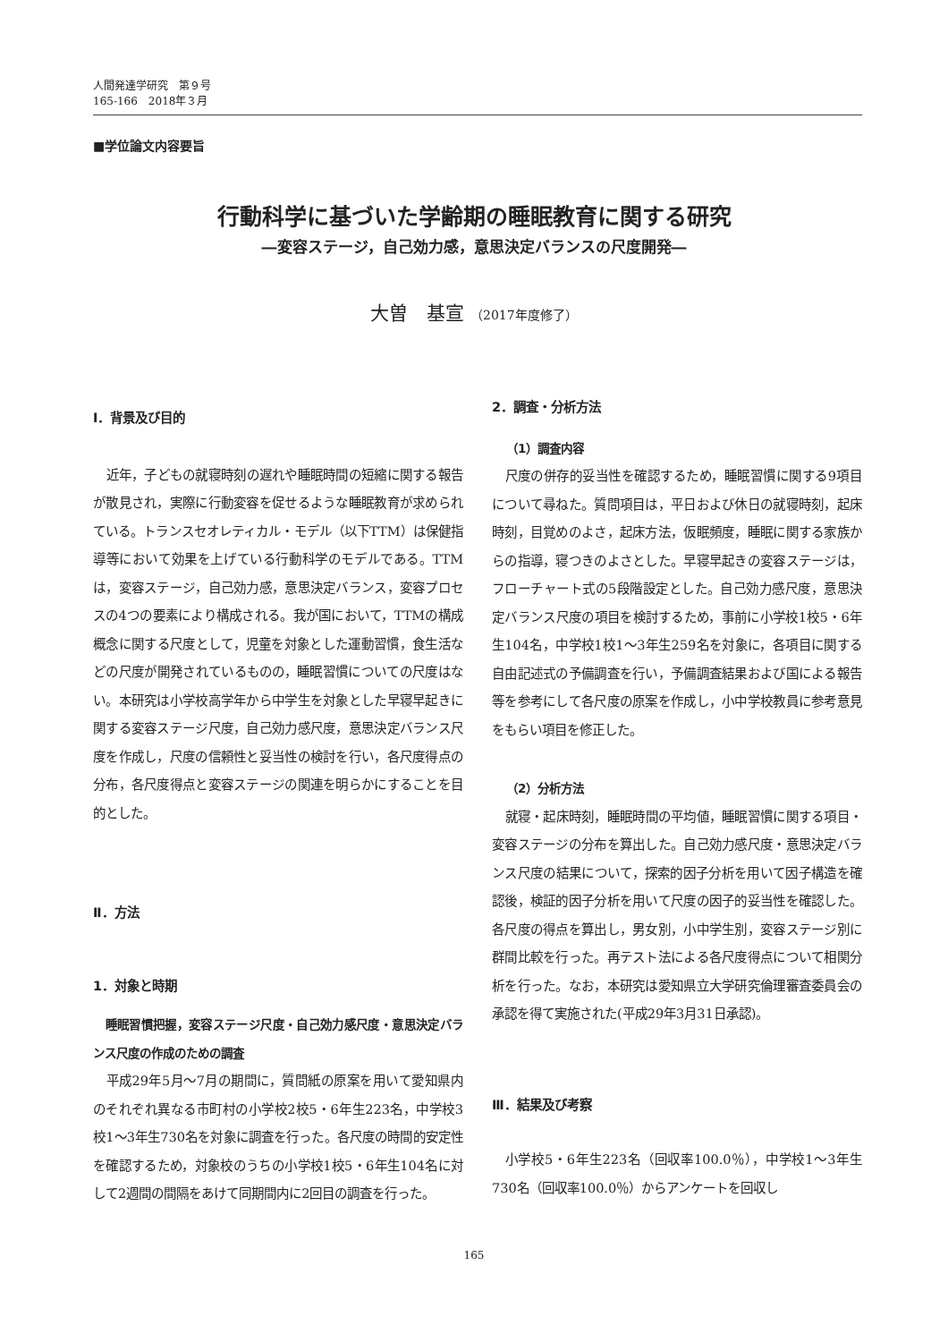人間発達学研究　第９号
165-166　2018年３月
■学位論文内容要旨
行動科学に基づいた学齢期の睡眠教育に関する研究
―変容ステージ，自己効力感，意思決定バランスの尺度開発―
大曽　基宣 （2017年度修了）
Ⅰ．背景及び目的
近年，子どもの就寝時刻の遅れや睡眠時間の短縮に関する報告が散見され，実際に行動変容を促せるような睡眠教育が求められている。トランスセオレティカル・モデル（以下TTM）は保健指導等において効果を上げている行動科学のモデルである。TTMは，変容ステージ，自己効力感，意思決定バランス，変容プロセスの4つの要素により構成される。我が国において，TTMの構成概念に関する尺度として，児童を対象とした運動習慣，食生活などの尺度が開発されているものの，睡眠習慣についての尺度はない。本研究は小学校高学年から中学生を対象とした早寝早起きに関する変容ステージ尺度，自己効力感尺度，意思決定バランス尺度を作成し，尺度の信頼性と妥当性の検討を行い，各尺度得点の分布，各尺度得点と変容ステージの関連を明らかにすることを目的とした。
Ⅱ．方法
1．対象と時期
睡眠習慣把握，変容ステージ尺度・自己効力感尺度・意思決定バランス尺度の作成のための調査
平成29年5月～7月の期間に，質問紙の原案を用いて愛知県内のそれぞれ異なる市町村の小学校2校5・6年生223名，中学校3校1～3年生730名を対象に調査を行った。各尺度の時間的安定性を確認するため，対象校のうちの小学校1校5・6年生104名に対して2週間の間隔をあけて同期間内に2回目の調査を行った。
2．調査・分析方法
（1）調査内容
尺度の併存的妥当性を確認するため，睡眠習慣に関する9項目について尋ねた。質問項目は，平日および休日の就寝時刻，起床時刻，目覚めのよさ，起床方法，仮眠頻度，睡眠に関する家族からの指導，寝つきのよさとした。早寝早起きの変容ステージは，フローチャート式の5段階設定とした。自己効力感尺度，意思決定バランス尺度の項目を検討するため，事前に小学校1校5・6年生104名，中学校1校1～3年生259名を対象に，各項目に関する自由記述式の予備調査を行い，予備調査結果および国による報告等を参考にして各尺度の原案を作成し，小中学校教員に参考意見をもらい項目を修正した。
（2）分析方法
就寝・起床時刻，睡眠時間の平均値，睡眠習慣に関する項目・変容ステージの分布を算出した。自己効力感尺度・意思決定バランス尺度の結果について，探索的因子分析を用いて因子構造を確認後，検証的因子分析を用いて尺度の因子的妥当性を確認した。各尺度の得点を算出し，男女別，小中学生別，変容ステージ別に群間比較を行った。再テスト法による各尺度得点について相関分析を行った。なお，本研究は愛知県立大学研究倫理審査委員会の承認を得て実施された(平成29年3月31日承認)。
Ⅲ．結果及び考察
小学校5・6年生223名（回収率100.0％），中学校1～3年生730名（回収率100.0％）からアンケートを回収し
165